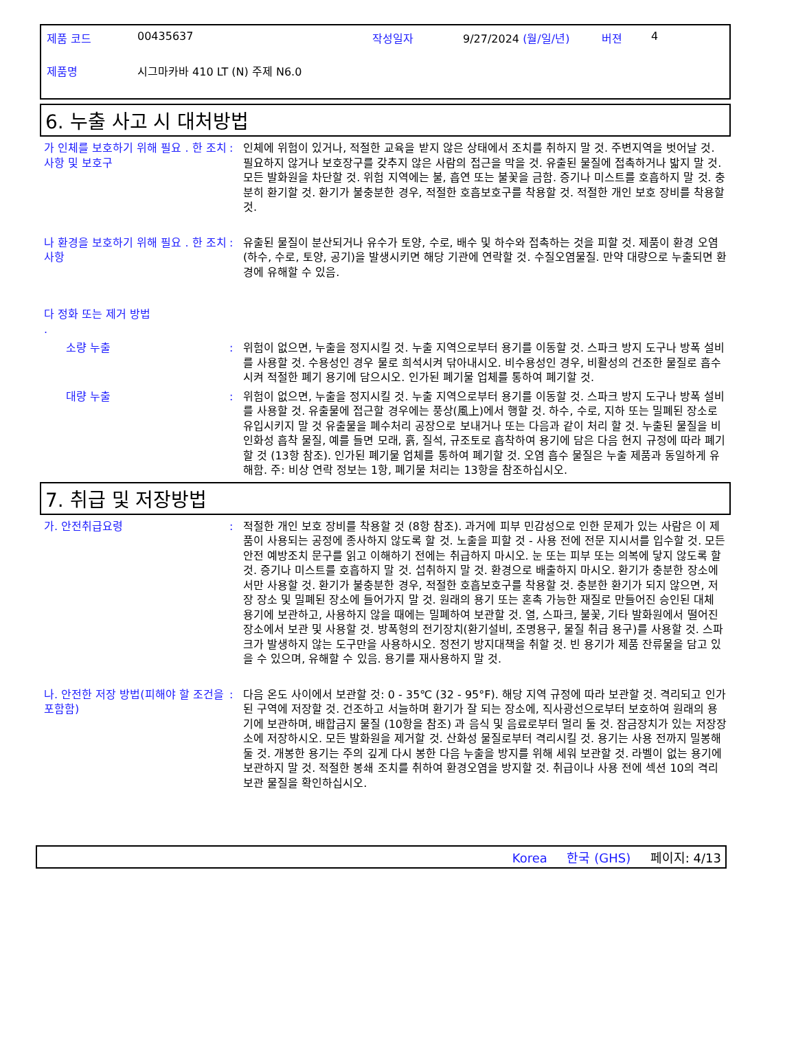| 제품 코드 | 00435637 | 작성일자 | 9/27/2024 (월/일/년) | 버젼 | 4 |
| 제품명 | 시그마카바 410 LT (N) 주제 N6.0 | | | | |
6. 누출 사고 시 대처방법
가 인체를 보호하기 위해 필요 . 한 조치 사항 및 보호구
: 인체에 위험이 있거나, 적절한 교육을 받지 않은 상태에서 조치를 취하지 말 것. 주변지역을 벗어날 것. 필요하지 않거나 보호장구를 갖추지 않은 사람의 접근을 막을 것. 유출된 물질에 접촉하거나 밟지 말 것. 모든 발화원을 차단할 것. 위험 지역에는 불, 흡연 또는 불꽃을 금함. 증기나 미스트를 호흡하지 말 것. 충분히 환기할 것. 환기가 불충분한 경우, 적절한 호흡보호구를 착용할 것. 적절한 개인 보호 장비를 착용할 것.
나 환경을 보호하기 위해 필요 . 한 조치사항
: 유출된 물질이 분산되거나 유수가 토양, 수로, 배수 및 하수와 접촉하는 것을 피할 것. 제품이 환경 오염(하수, 수로, 토양, 공기)을 발생시키면 해당 기관에 연락할 것. 수질오염물질. 만약 대량으로 누출되면 환경에 유해할 수 있음.
다 정화 또는 제거 방법
.
소량 누출 : 위험이 없으면, 누출을 정지시킬 것. 누출 지역으로부터 용기를 이동할 것. 스파크 방지 도구나 방폭 설비를 사용할 것. 수용성인 경우 물로 희석시켜 닦아내시오. 비수용성인 경우, 비활성의 건조한 물질로 흡수시켜 적절한 폐기 용기에 담으시오. 인가된 폐기물 업체를 통하여 폐기할 것.
대량 누출 : 위험이 없으면, 누출을 정지시킬 것. 누출 지역으로부터 용기를 이동할 것. 스파크 방지 도구나 방폭 설비를 사용할 것. 유출물에 접근할 경우에는 풍상(風上)에서 행할 것. 하수, 수로, 지하 또는 밀폐된 장소로 유입시키지 말 것 유출물을 폐수처리 공장으로 보내거나 또는 다음과 같이 처리 할 것. 누출된 물질을 비인화성 흡착 물질, 예를 들면 모래, 흙, 질석, 규조토로 흡착하여 용기에 담은 다음 현지 규정에 따라 폐기할 것 (13항 참조). 인가된 폐기물 업체를 통하여 폐기할 것. 오염 흡수 물질은 누출 제품과 동일하게 유해함. 주: 비상 연락 정보는 1항, 폐기물 처리는 13항을 참조하십시오.
7. 취급 및 저장방법
가. 안전취급요령 : 적절한 개인 보호 장비를 착용할 것 (8항 참조). 과거에 피부 민감성으로 인한 문제가 있는 사람은 이 제품이 사용되는 공정에 종사하지 않도록 할 것. 노출을 피할 것 - 사용 전에 전문 지시서를 입수할 것. 모든 안전 예방조치 문구를 읽고 이해하기 전에는 취급하지 마시오. 눈 또는 피부 또는 의복에 닿지 않도록 할 것. 증기나 미스트를 호흡하지 말 것. 섭취하지 말 것. 환경으로 배출하지 마시오. 환기가 충분한 장소에서만 사용할 것. 환기가 불충분한 경우, 적절한 호흡보호구를 착용할 것. 충분한 환기가 되지 않으면, 저장 장소 및 밀폐된 장소에 들어가지 말 것. 원래의 용기 또는 혼촉 가능한 재질로 만들어진 승인된 대체 용기에 보관하고, 사용하지 않을 때에는 밀폐하여 보관할 것. 열, 스파크, 불꽃, 기타 발화원에서 떨어진 장소에서 보관 및 사용할 것. 방폭형의 전기장치(환기설비, 조명용구, 물질 취급 용구)를 사용할 것. 스파크가 발생하지 않는 도구만을 사용하시오. 정전기 방지대책을 취할 것. 빈 용기가 제품 잔류물을 담고 있을 수 있으며, 유해할 수 있음. 용기를 재사용하지 말 것.
나. 안전한 저장 방법(피해야 할 조건을 포함함)
: 다음 온도 사이에서 보관할 것: 0 - 35℃ (32 - 95°F). 해당 지역 규정에 따라 보관할 것. 격리되고 인가된 구역에 저장할 것. 건조하고 서늘하며 환기가 잘 되는 장소에, 직사광선으로부터 보호하여 원래의 용기에 보관하며, 배합금지 물질 (10항을 참조) 과 음식 및 음료로부터 멀리 둘 것. 잠금장치가 있는 저장장소에 저장하시오. 모든 발화원을 제거할 것. 산화성 물질로부터 격리시킬 것. 용기는 사용 전까지 밀봉해 둘 것. 개봉한 용기는 주의 깊게 다시 봉한 다음 누출을 방지를 위해 세워 보관할 것. 라벨이 없는 용기에 보관하지 말 것. 적절한 봉쇄 조치를 취하여 환경오염을 방지할 것. 취급이나 사용 전에 섹션 10의 격리보관 물질을 확인하십시오.
Korea 한국 (GHS) 페이지: 4/13